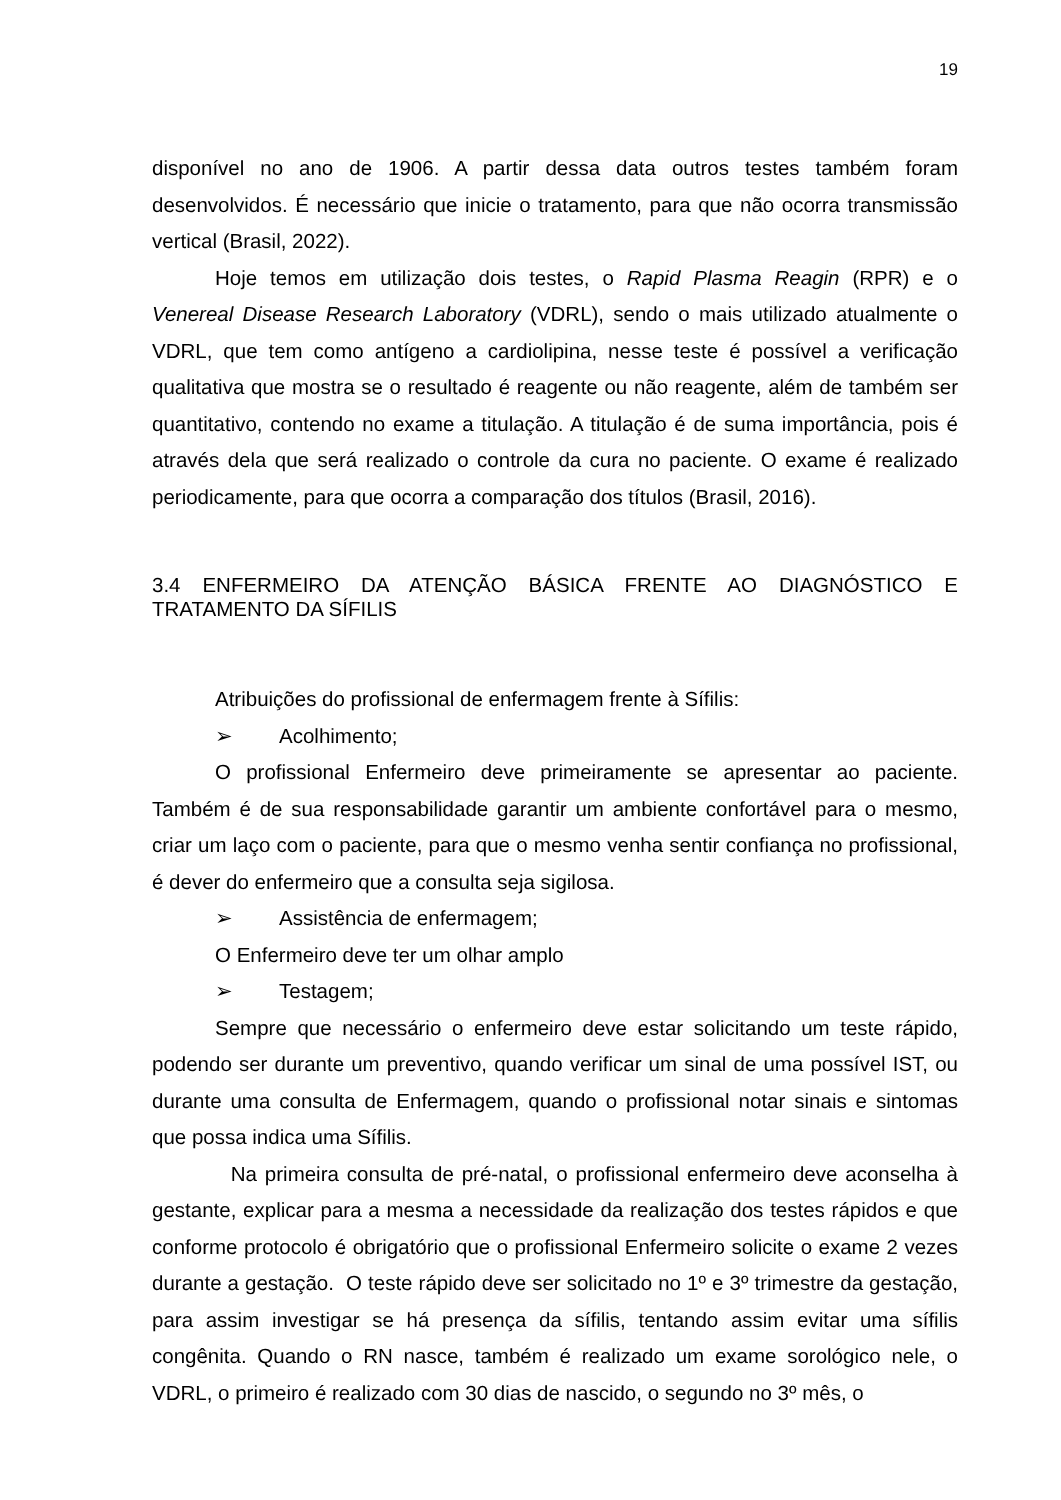19
disponível no ano de 1906. A partir dessa data outros testes também foram desenvolvidos. É necessário que inicie o tratamento, para que não ocorra transmissão vertical (Brasil, 2022).
Hoje temos em utilização dois testes, o Rapid Plasma Reagin (RPR) e o Venereal Disease Research Laboratory (VDRL), sendo o mais utilizado atualmente o VDRL, que tem como antígeno a cardiolipina, nesse teste é possível a verificação qualitativa que mostra se o resultado é reagente ou não reagente, além de também ser quantitativo, contendo no exame a titulação. A titulação é de suma importância, pois é através dela que será realizado o controle da cura no paciente. O exame é realizado periodicamente, para que ocorra a comparação dos títulos (Brasil, 2016).
3.4 ENFERMEIRO DA ATENÇÃO BÁSICA FRENTE AO DIAGNÓSTICO E TRATAMENTO DA SÍFILIS
Atribuições do profissional de enfermagem frente à Sífilis:
➢ Acolhimento;
O profissional Enfermeiro deve primeiramente se apresentar ao paciente. Também é de sua responsabilidade garantir um ambiente confortável para o mesmo, criar um laço com o paciente, para que o mesmo venha sentir confiança no profissional, é dever do enfermeiro que a consulta seja sigilosa.
➢ Assistência de enfermagem;
O Enfermeiro deve ter um olhar amplo
➢ Testagem;
Sempre que necessário o enfermeiro deve estar solicitando um teste rápido, podendo ser durante um preventivo, quando verificar um sinal de uma possível IST, ou durante uma consulta de Enfermagem, quando o profissional notar sinais e sintomas que possa indica uma Sífilis.
Na primeira consulta de pré-natal, o profissional enfermeiro deve aconselha à gestante, explicar para a mesma a necessidade da realização dos testes rápidos e que conforme protocolo é obrigatório que o profissional Enfermeiro solicite o exame 2 vezes durante a gestação. O teste rápido deve ser solicitado no 1º e 3º trimestre da gestação, para assim investigar se há presença da sífilis, tentando assim evitar uma sífilis congênita. Quando o RN nasce, também é realizado um exame sorológico nele, o VDRL, o primeiro é realizado com 30 dias de nascido, o segundo no 3º mês, o